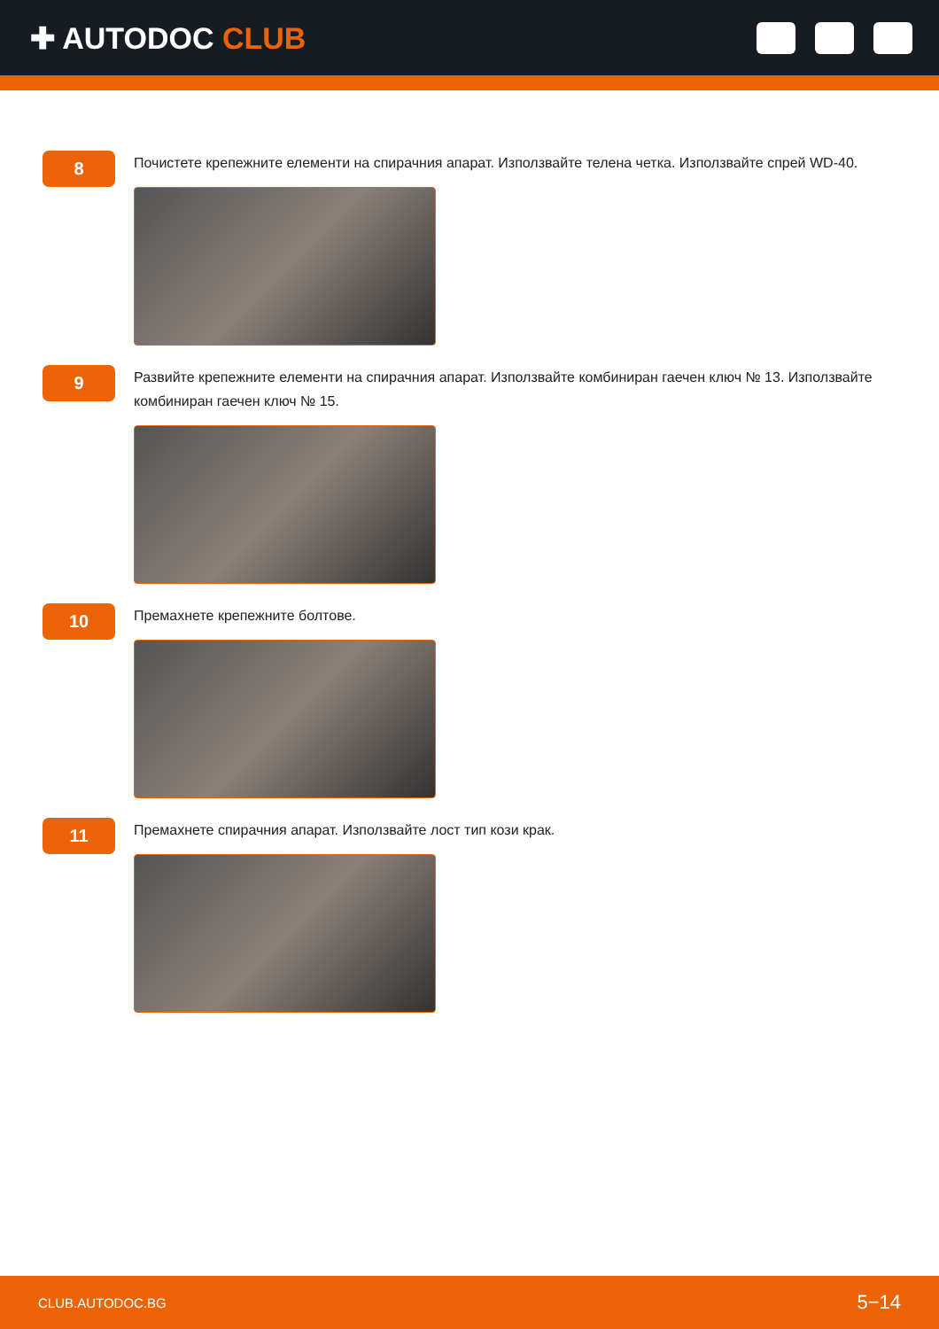✚ AUTODOC CLUB
8
Почистете крепежните елементи на спирачния апарат. Използвайте телена четка. Използвайте спрей WD-40.
9
Развийте крепежните елементи на спирачния апарат. Използвайте комбиниран гаечен ключ № 13. Използвайте комбиниран гаечен ключ № 15.
10
Премахнете крепежните болтове.
11
Премахнете спирачния апарат. Използвайте лост тип кози крак.
CLUB.AUTODOC.BG 5−14